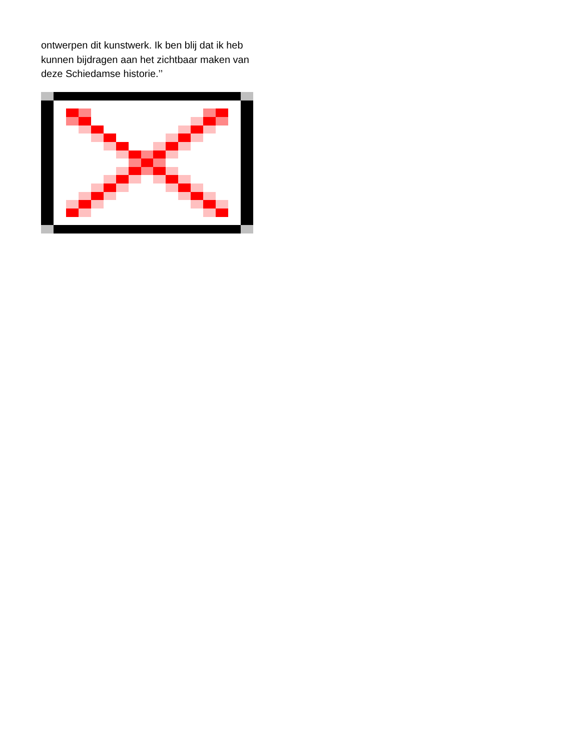ontwerpen dit kunstwerk. Ik ben blij dat ik heb kunnen bijdragen aan het zichtbaar maken van deze Schiedamse historie.’’